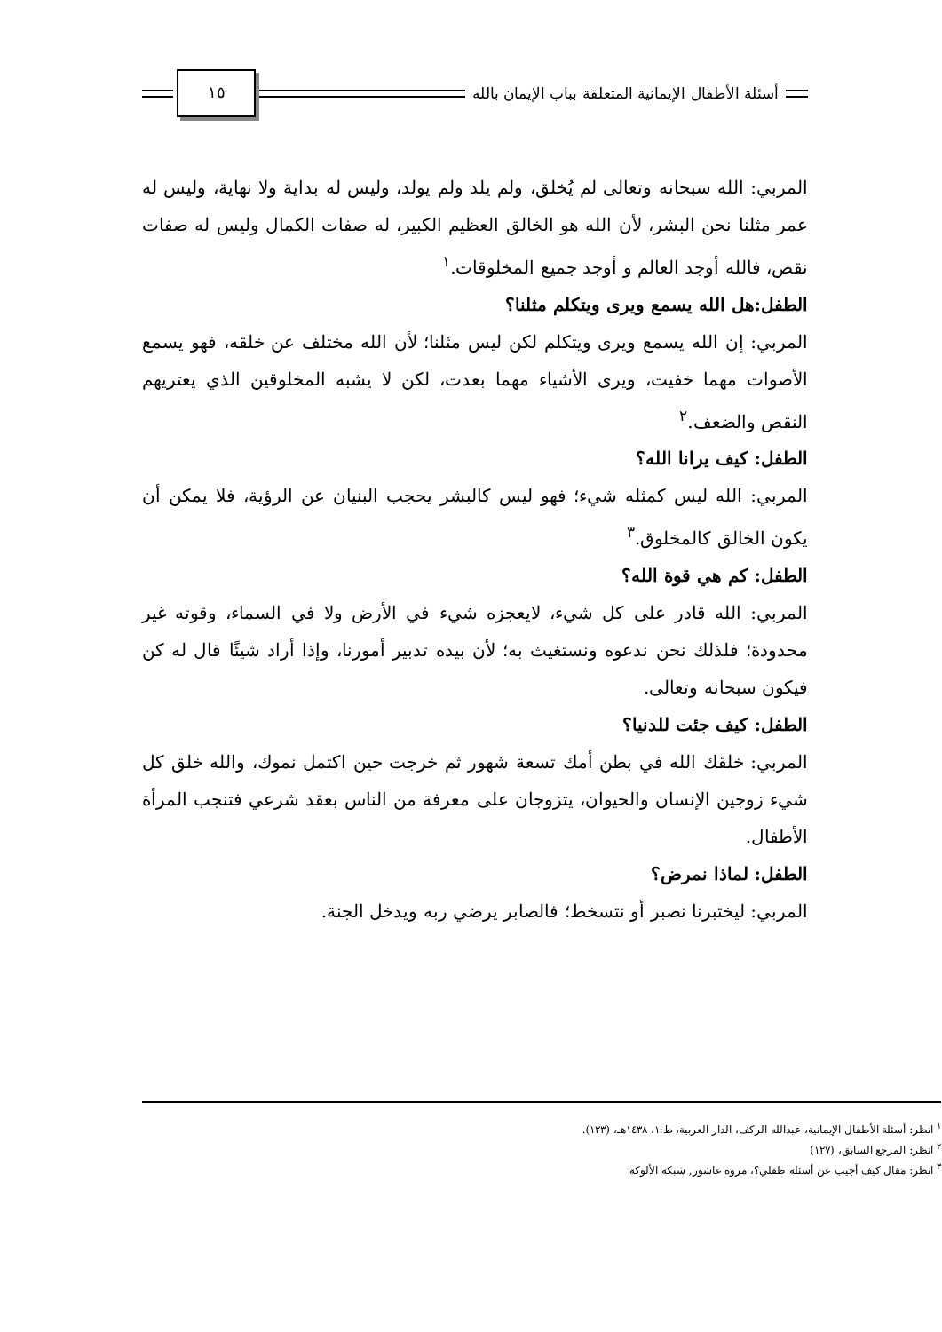أسئلة الأطفال الإيمانية المتعلقة بباب الإيمان بالله ١٥
المربي: الله سبحانه وتعالى لم يُخلق، ولم يلد ولم يولد، وليس له بداية ولا نهاية، وليس له عمر مثلنا نحن البشر، لأن الله هو الخالق العظيم الكبير، له صفات الكمال وليس له صفات نقص، فالله أوجد العالم و أوجد جميع المخلوقات.<sup>١</sup>
الطفل:هل الله يسمع ويرى ويتكلم مثلنا؟
المربي: إن الله يسمع ويرى ويتكلم لكن ليس مثلنا؛ لأن الله مختلف عن خلقه، فهو يسمع الأصوات مهما خفيت، ويرى الأشياء مهما بعدت، لكن لا يشبه المخلوقين الذي يعتريهم النقص والضعف.<sup>٢</sup>
الطفل: كيف يرانا الله؟
المربي: الله ليس كمثله شيء؛ فهو ليس كالبشر يحجب البنيان عن الرؤية، فلا يمكن أن يكون الخالق كالمخلوق.<sup>٣</sup>
الطفل: كم هي قوة الله؟
المربي: الله قادر على كل شيء، لايعجزه شيء في الأرض ولا في السماء، وقوته غير محدودة؛ فلذلك نحن ندعوه ونستغيث به؛ لأن بيده تدبير أمورنا، وإذا أراد شيئًا قال له كن فيكون سبحانه وتعالى.
الطفل: كيف جئت للدنيا؟
المربي: خلقك الله في بطن أمك تسعة شهور ثم خرجت حين اكتمل نموك، والله خلق كل شيء زوجين الإنسان والحيوان، يتزوجان على معرفة من الناس بعقد شرعي فتنجب المرأة الأطفال.
الطفل: لماذا نمرض؟
المربي: ليختبرنا نصبر أو نتسخط؛ فالصابر يرضي ربه ويدخل الجنة.
<sup>١</sup> انظر: أسئلة الأطفال الإيمانية، عبدالله الركف، الدار العربية، ط:١، ١٤٣٨هـ، (١٢٣).
<sup>٢</sup> انظر: المرجع السابق، (١٢٧)
<sup>٣</sup> انظر: مقال كيف أجيب عن أسئلة طفلي؟، مروة عاشور, شبكة الألوكة